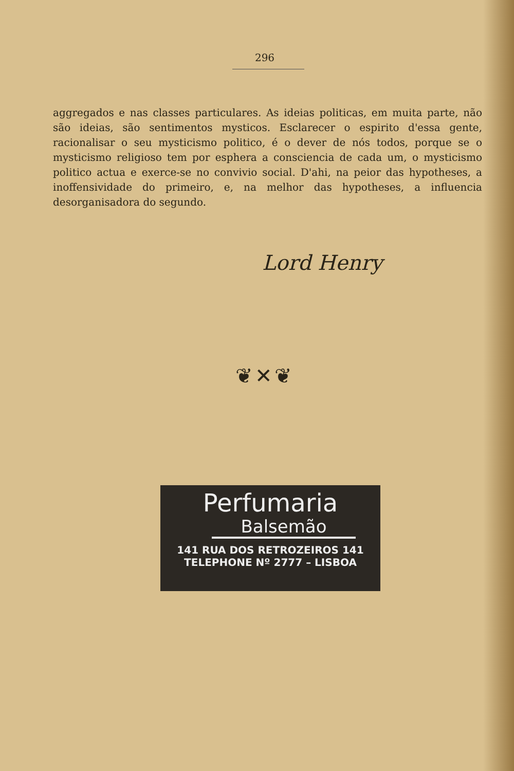296
aggregados e nas classes particulares. As ideias politicas, em muita parte, não são ideias, são sentimentos mysticos. Esclarecer o espirito d'essa gente, racionalisar o seu mysticismo politico, é o dever de nós todos, porque se o mysticismo religioso tem por esphera a consciencia de cada um, o mysticismo politico actua e exerce-se no convivio social. D'ahi, na peior das hypotheses, a inoffensividade do primeiro, e, na melhor das hypotheses, a influencia desorganisadora do segundo.
Lord Henry
❦✕❦
Perfumaria
Balsemão
141 RUA DOS RETROZEIROS 141
TELEPHONE Nº 2777 – LISBOA